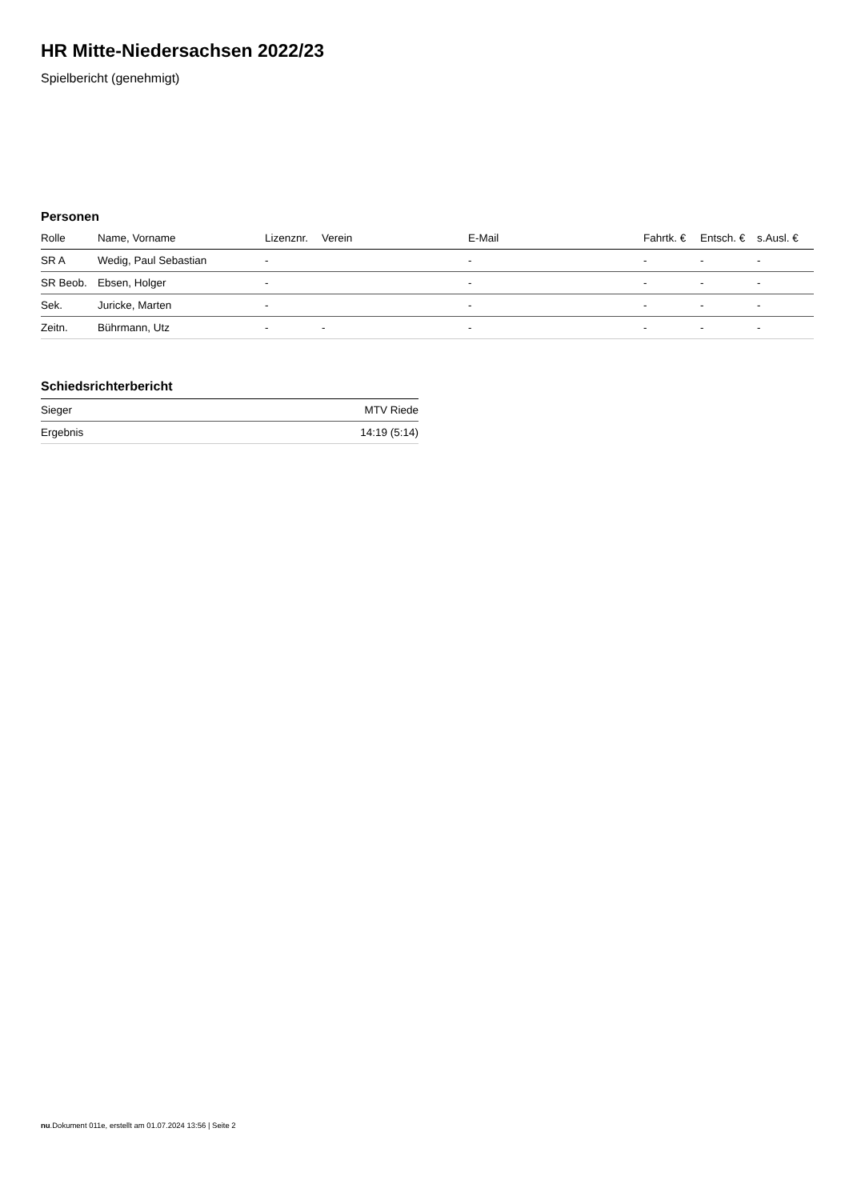HR Mitte-Niedersachsen 2022/23
Spielbericht (genehmigt)
Personen
| Rolle | Name, Vorname | Lizenznr. | Verein | E-Mail | Fahrtk. € | Entsch. € | s.Ausl. € |
| --- | --- | --- | --- | --- | --- | --- | --- |
| SR A | Wedig, Paul Sebastian | - | | - | - | - | - |
| SR Beob. | Ebsen, Holger | - | | - | - | - | - |
| Sek. | Juricke, Marten | - | | - | - | - | - |
| Zeitn. | Bührmann, Utz | - | - | - | - | - | - |
Schiedsrichterbericht
| Sieger | MTV Riede |
| Ergebnis | 14:19 (5:14) |
nu.Dokument 011e, erstellt am 01.07.2024 13:56 | Seite 2